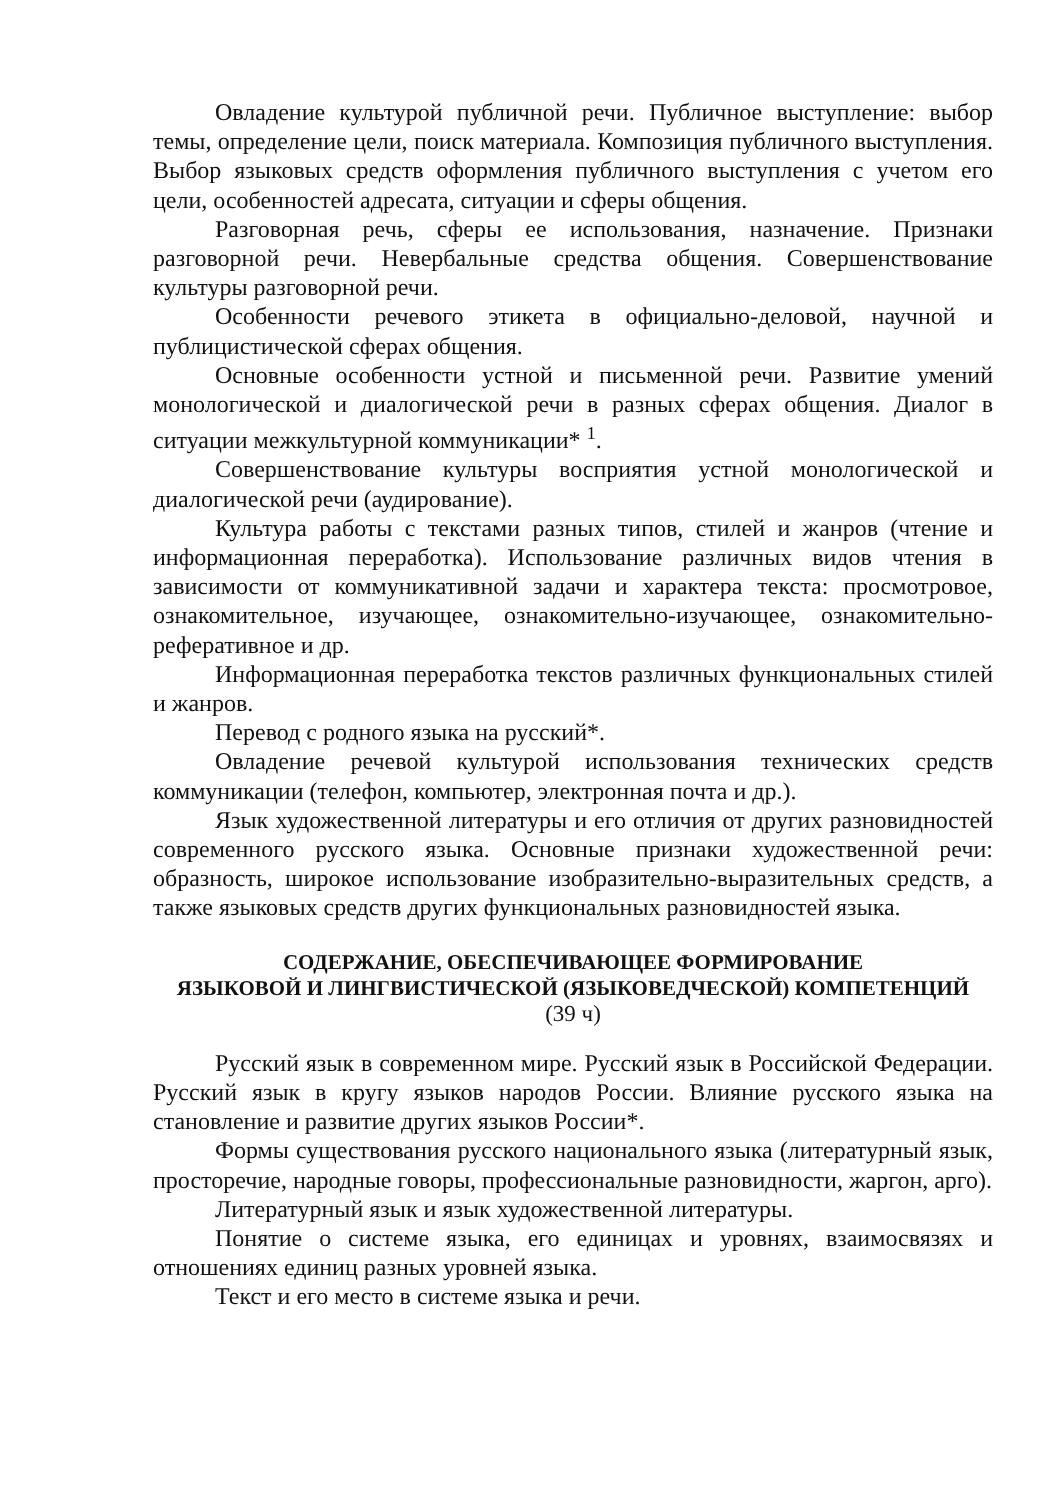Овладение культурой публичной речи. Публичное выступление: выбор темы, определение цели, поиск материала. Композиция публичного выступления. Выбор языковых средств оформления публичного выступления с учетом его цели, особенностей адресата, ситуации и сферы общения.
Разговорная речь, сферы ее использования, назначение. Признаки разговорной речи. Невербальные средства общения. Совершенствование культуры разговорной речи.
Особенности речевого этикета в официально-деловой, научной и публицистической сферах общения.
Основные особенности устной и письменной речи. Развитие умений монологической и диалогической речи в разных сферах общения. Диалог в ситуации межкультурной коммуникации* <sup>1</sup>.
Совершенствование культуры восприятия устной монологической и диалогической речи (аудирование).
Культура работы с текстами разных типов, стилей и жанров (чтение и информационная переработка). Использование различных видов чтения в зависимости от коммуникативной задачи и характера текста: просмотровое, ознакомительное, изучающее, ознакомительно-изучающее, ознакомительно-реферативное и др.
Информационная переработка текстов различных функциональных стилей и жанров.
Перевод с родного языка на русский*.
Овладение речевой культурой использования технических средств коммуникации (телефон, компьютер, электронная почта и др.).
Язык художественной литературы и его отличия от других разновидностей современного русского языка. Основные признаки художественной речи: образность, широкое использование изобразительно-выразительных средств, а также языковых средств других функциональных разновидностей языка.
СОДЕРЖАНИЕ, ОБЕСПЕЧИВАЮЩЕЕ ФОРМИРОВАНИЕ
ЯЗЫКОВОЙ И ЛИНГВИСТИЧЕСКОЙ (ЯЗЫКОВЕДЧЕСКОЙ) КОМПЕТЕНЦИЙ
(39 ч)
Русский язык в современном мире. Русский язык в Российской Федерации. Русский язык в кругу языков народов России. Влияние русского языка на становление и развитие других языков России*.
Формы существования русского национального языка (литературный язык, просторечие, народные говоры, профессиональные разновидности, жаргон, арго).
Литературный язык и язык художественной литературы.
Понятие о системе языка, его единицах и уровнях, взаимосвязях и отношениях единиц разных уровней языка.
Текст и его место в системе языка и речи.